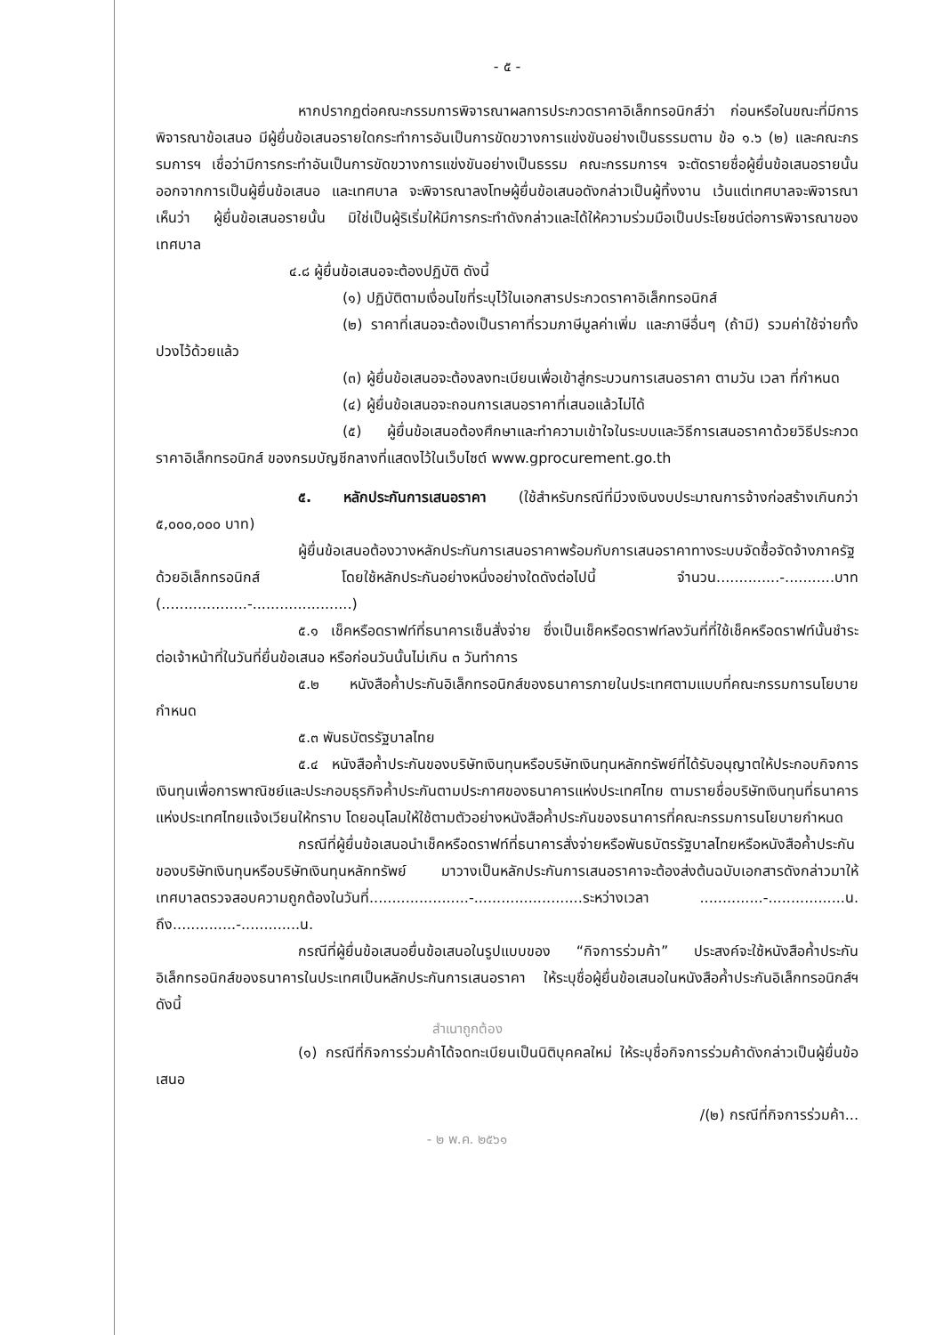- ๕ -
หากปรากฏต่อคณะกรรมการพิจารณาผลการประกวดราคาอิเล็กทรอนิกส์ว่า ก่อนหรือในขณะที่มีการพิจารณาข้อเสนอ มีผู้ยื่นข้อเสนอรายใดกระทำการอันเป็นการขัดขวางการแข่งขันอย่างเป็นธรรมตาม ข้อ ๑.๖ (๒) และคณะกรรมการฯ เชื่อว่ามีการกระทำอันเป็นการขัดขวางการแข่งขันอย่างเป็นธรรม คณะกรรมการฯ จะตัดรายชื่อผู้ยื่นข้อเสนอรายนั้นออกจากการเป็นผู้ยื่นข้อเสนอ และเทศบาล จะพิจารณาลงโทษผู้ยื่นข้อเสนอดังกล่าวเป็นผู้ทิ้งงาน เว้นแต่เทศบาลจะพิจารณาเห็นว่า ผู้ยื่นข้อเสนอรายนั้น มิใช่เป็นผู้ริเริ่มให้มีการกระทำดังกล่าวและได้ให้ความร่วมมือเป็นประโยชน์ต่อการพิจารณาของเทศบาล
๔.๘ ผู้ยื่นข้อเสนอจะต้องปฏิบัติ ดังนี้
(๑) ปฏิบัติตามเงื่อนไขที่ระบุไว้ในเอกสารประกวดราคาอิเล็กทรอนิกส์
(๒) ราคาที่เสนอจะต้องเป็นราคาที่รวมภาษีมูลค่าเพิ่ม และภาษีอื่นๆ (ถ้ามี) รวมค่าใช้จ่ายทั้งปวงไว้ด้วยแล้ว
(๓) ผู้ยื่นข้อเสนอจะต้องลงทะเบียนเพื่อเข้าสู่กระบวนการเสนอราคา ตามวัน เวลา ที่กำหนด
(๔) ผู้ยื่นข้อเสนอจะถอนการเสนอราคาที่เสนอแล้วไม่ได้
(๕) ผู้ยื่นข้อเสนอต้องศึกษาและทำความเข้าใจในระบบและวิธีการเสนอราคาด้วยวิธีประกวดราคาอิเล็กทรอนิกส์ ของกรมบัญชีกลางที่แสดงไว้ในเว็บไซต์ www.gprocurement.go.th
๕. หลักประกันการเสนอราคา (ใช้สำหรับกรณีที่มีวงเงินงบประมาณการจ้างก่อสร้างเกินกว่า ๕,๐๐๐,๐๐๐ บาท)
ผู้ยื่นข้อเสนอต้องวางหลักประกันการเสนอราคาพร้อมกับการเสนอราคาทางระบบจัดซื้อจัดจ้างภาครัฐด้วยอิเล็กทรอนิกส์ โดยใช้หลักประกันอย่างหนึ่งอย่างใดดังต่อไปนี้ จำนวน..............-...........บาท (...................-......................)
๕.๑ เช็คหรือดราฟท์ที่ธนาคารเซ็นสั่งจ่าย ซึ่งเป็นเช็คหรือดราฟท์ลงวันที่ที่ใช้เช็คหรือดราฟท์นั้นชำระต่อเจ้าหน้าที่ในวันที่ยื่นข้อเสนอ หรือก่อนวันนั้นไม่เกิน ๓ วันทำการ
๕.๒ หนังสือค้ำประกันอิเล็กทรอนิกส์ของธนาคารภายในประเทศตามแบบที่คณะกรรมการนโยบายกำหนด
๕.๓ พันธบัตรรัฐบาลไทย
๕.๔ หนังสือค้ำประกันของบริษัทเงินทุนหรือบริษัทเงินทุนหลักทรัพย์ที่ได้รับอนุญาตให้ประกอบกิจการเงินทุนเพื่อการพาณิชย์และประกอบธุรกิจค้ำประกันตามประกาศของธนาคารแห่งประเทศไทย ตามรายชื่อบริษัทเงินทุนที่ธนาคารแห่งประเทศไทยแจ้งเวียนให้ทราบ โดยอนุโลมให้ใช้ตามตัวอย่างหนังสือค้ำประกันของธนาคารที่คณะกรรมการนโยบายกำหนด
กรณีที่ผู้ยื่นข้อเสนอนำเช็คหรือดราฟท์ที่ธนาคารสั่งจ่ายหรือพันธบัตรรัฐบาลไทยหรือหนังสือค้ำประกันของบริษัทเงินทุนหรือบริษัทเงินทุนหลักทรัพย์ มาวางเป็นหลักประกันการเสนอราคาจะต้องส่งต้นฉบับเอกสารดังกล่าวมาให้เทศบาลตรวจสอบความถูกต้องในวันที่......................-........................ระหว่างเวลา ..............-.................น. ถึง..............-.............น.
กรณีที่ผู้ยื่นข้อเสนอยื่นข้อเสนอในรูปแบบของ “กิจการร่วมค้า” ประสงค์จะใช้หนังสือค้ำประกันอิเล็กทรอนิกส์ของธนาคารในประเทศเป็นหลักประกันการเสนอราคา ให้ระบุชื่อผู้ยื่นข้อเสนอในหนังสือค้ำประกันอิเล็กทรอนิกส์ฯ ดังนี้
สำเนาถูกต้อง
(๑) กรณีที่กิจการร่วมค้าได้จดทะเบียนเป็นนิติบุคคลใหม่ ให้ระบุชื่อกิจการร่วมค้าดังกล่าวเป็นผู้ยื่นข้อเสนอ
/(๒) กรณีที่กิจการร่วมค้า...
- ๒ พ.ค. ๒๕๖๑